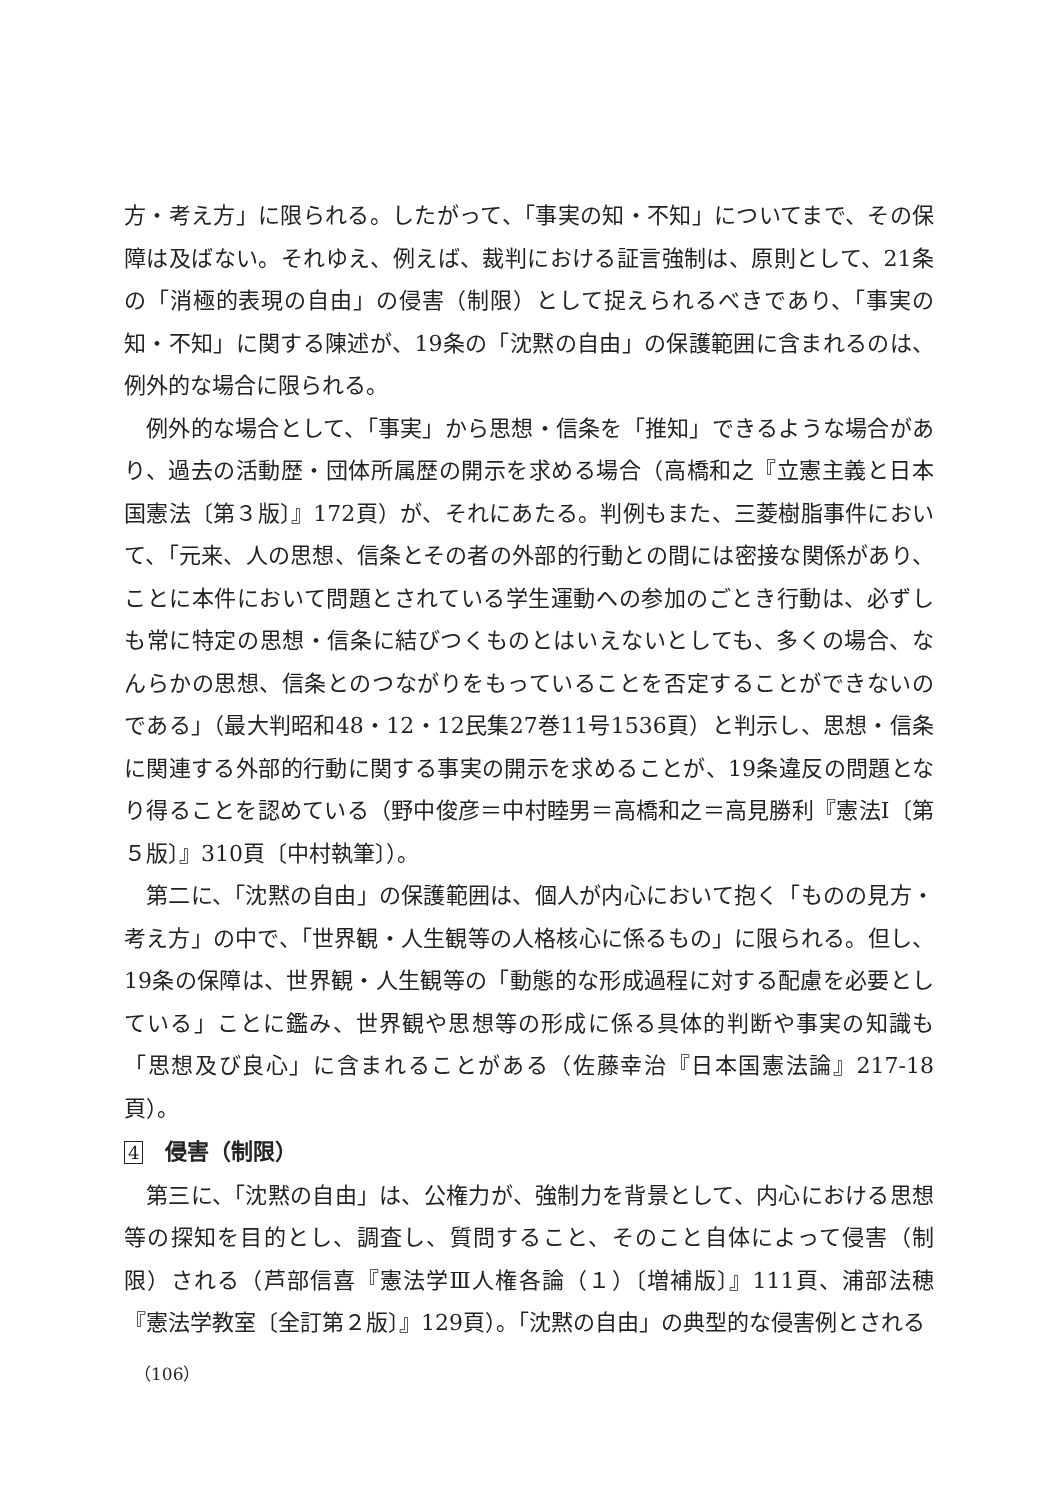方・考え方」に限られる。したがって、「事実の知・不知」についてまで、その保障は及ばない。それゆえ、例えば、裁判における証言強制は、原則として、21条の「消極的表現の自由」の侵害（制限）として捉えられるべきであり、「事実の知・不知」に関する陳述が、19条の「沈黙の自由」の保護範囲に含まれるのは、例外的な場合に限られる。
例外的な場合として、「事実」から思想・信条を「推知」できるような場合があり、過去の活動歴・団体所属歴の開示を求める場合（高橋和之『立憲主義と日本国憲法〔第３版〕』172頁）が、それにあたる。判例もまた、三菱樹脂事件において、「元来、人の思想、信条とその者の外部的行動との間には密接な関係があり、ことに本件において問題とされている学生運動への参加のごとき行動は、必ずしも常に特定の思想・信条に結びつくものとはいえないとしても、多くの場合、なんらかの思想、信条とのつながりをもっていることを否定することができないのである」（最大判昭和48・12・12民集27巻11号1536頁）と判示し、思想・信条に関連する外部的行動に関する事実の開示を求めることが、19条違反の問題となり得ることを認めている（野中俊彦＝中村睦男＝高橋和之＝高見勝利『憲法Ⅰ〔第５版〕』310頁〔中村執筆〕）。
第二に、「沈黙の自由」の保護範囲は、個人が内心において抱く「ものの見方・考え方」の中で、「世界観・人生観等の人格核心に係るもの」に限られる。但し、19条の保障は、世界観・人生観等の「動態的な形成過程に対する配慮を必要としている」ことに鑑み、世界観や思想等の形成に係る具体的判断や事実の知識も「思想及び良心」に含まれることがある（佐藤幸治『日本国憲法論』217-18頁）。
4　侵害（制限）
第三に、「沈黙の自由」は、公権力が、強制力を背景として、内心における思想等の探知を目的とし、調査し、質問すること、そのこと自体によって侵害（制限）される（芦部信喜『憲法学Ⅲ人権各論（１）〔増補版〕』111頁、浦部法穂『憲法学教室〔全訂第２版〕』129頁）。「沈黙の自由」の典型的な侵害例とされる
（106）